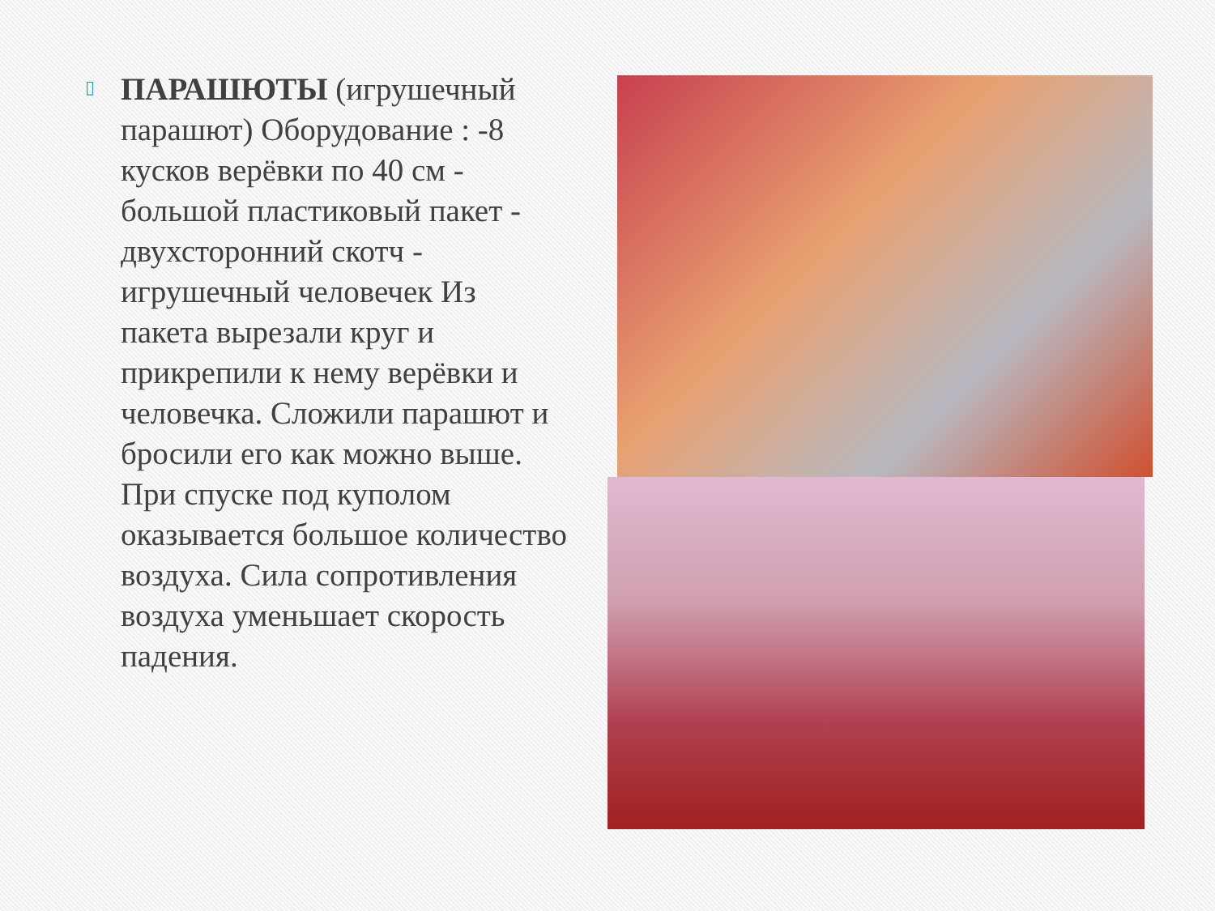▯
ПАРАШЮТЫ (игрушечный парашют) Оборудование : -8 кусков верёвки по 40 см - большой пластиковый пакет - двухсторонний скотч - игрушечный человечек Из пакета вырезали круг и прикрепили к нему верёвки и человечка. Сложили парашют и бросили его как можно выше. При спуске под куполом оказывается большое количество воздуха. Сила сопротивления воздуха уменьшает скорость падения.